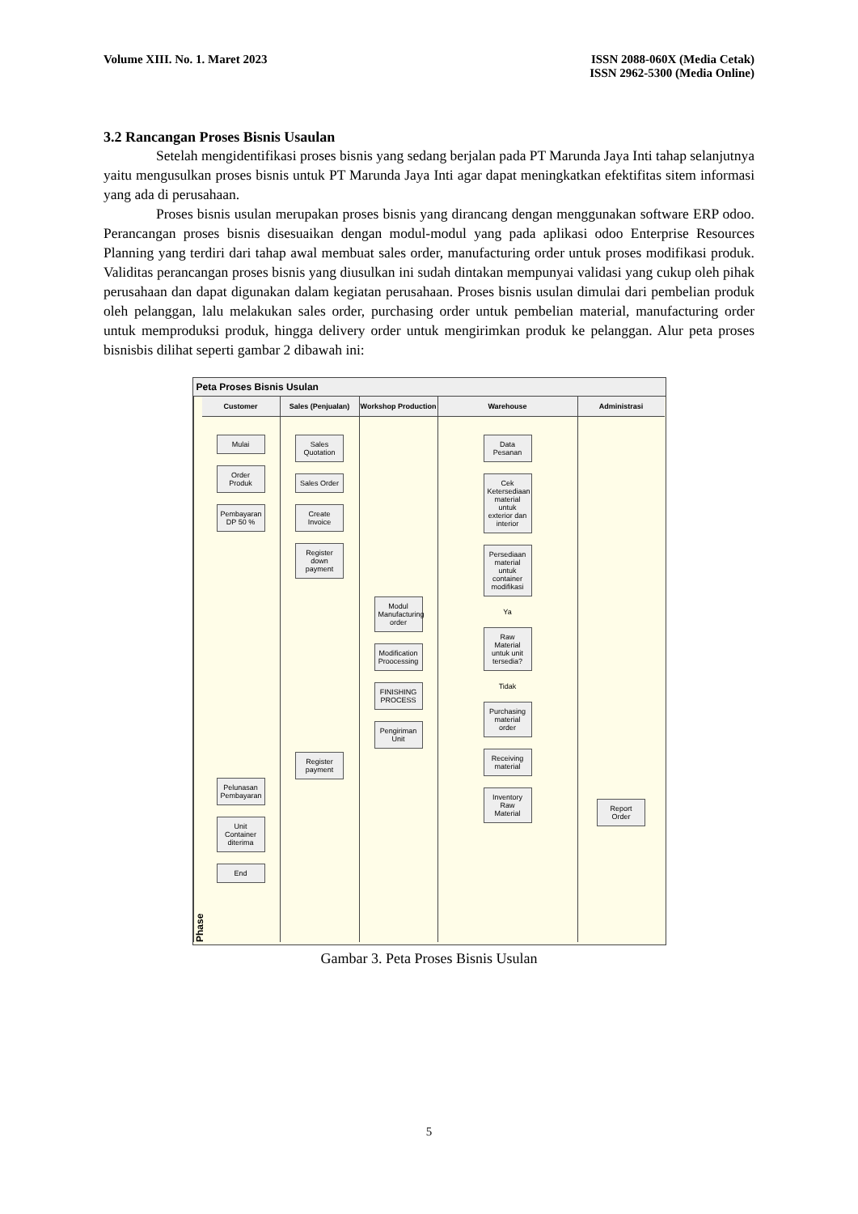Volume XIII. No. 1. Maret 2023 ISSN 2088-060X (Media Cetak)
ISSN 2962-5300 (Media Online)
3.2 Rancangan Proses Bisnis Usaulan
Setelah mengidentifikasi proses bisnis yang sedang berjalan pada PT Marunda Jaya Inti tahap selanjutnya yaitu mengusulkan proses bisnis untuk PT Marunda Jaya Inti agar dapat meningkatkan efektifitas sitem informasi yang ada di perusahaan.
Proses bisnis usulan merupakan proses bisnis yang dirancang dengan menggunakan software ERP odoo. Perancangan proses bisnis disesuaikan dengan modul-modul yang pada aplikasi odoo Enterprise Resources Planning yang terdiri dari tahap awal membuat sales order, manufacturing order untuk proses modifikasi produk. Validitas perancangan proses bisnis yang diusulkan ini sudah dintakan mempunyai validasi yang cukup oleh pihak perusahaan dan dapat digunakan dalam kegiatan perusahaan. Proses bisnis usulan dimulai dari pembelian produk oleh pelanggan, lalu melakukan sales order, purchasing order untuk pembelian material, manufacturing order untuk memproduksi produk, hingga delivery order untuk mengirimkan produk ke pelanggan. Alur peta proses bisnisbis dilihat seperti gambar 2 dibawah ini:
Peta Proses Bisnis Usulan
Phase
Customer
Mulai
Order Produk
Pembayaran DP 50 %
Pelunasan Pembayaran
Unit Container diterima
End
Sales (Penjualan)
Sales Quotation
Sales Order
Create Invoice
Register down payment
Register payment
Workshop Production
Modul Manufacturing order
Modification Proocessing
FINISHING PROCESS
Pengiriman Unit
Warehouse
Data Pesanan
Cek Ketersediaan material untuk exterior dan interior
Persediaan material untuk container modifikasi
Ya
Raw Material untuk unit tersedia?
Tidak
Purchasing material order
Receiving material
Inventory Raw Material
Administrasi
Report Order
Gambar 3. Peta Proses Bisnis Usulan
5